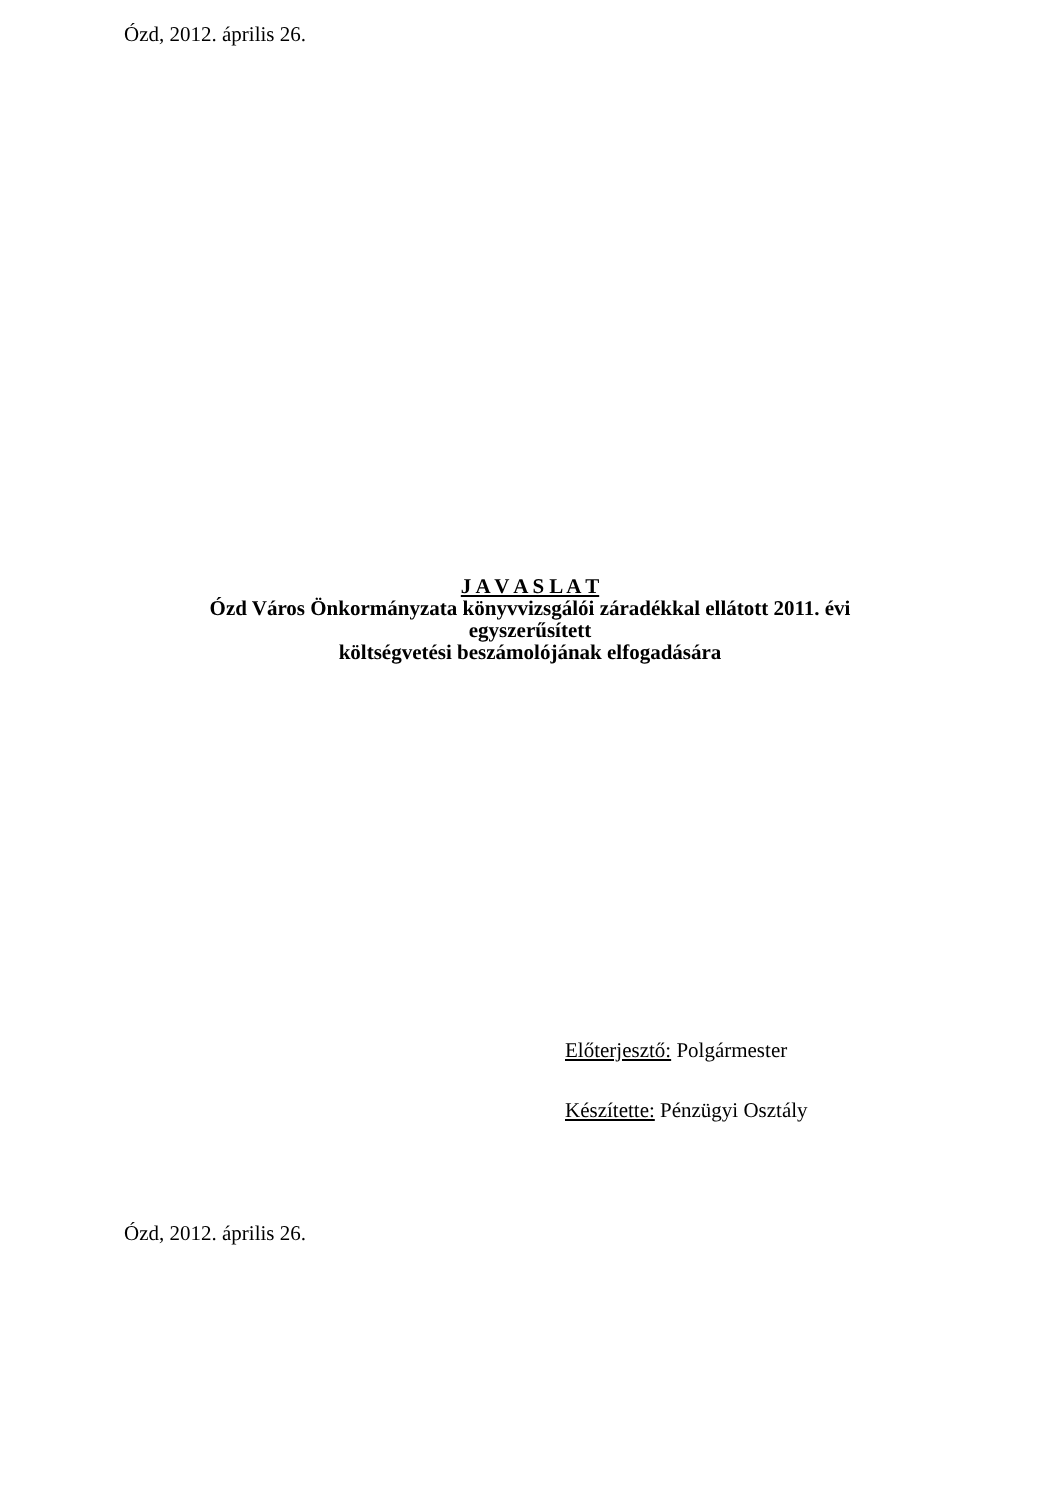Ózd, 2012. április 26.
J A V A S L A T
Ózd Város Önkormányzata könyvvizsgálói záradékkal ellátott 2011. évi
egyszerűsített
költségvetési beszámolójának elfogadására
Előterjesztő: Polgármester
Készítette: Pénzügyi Osztály
Ózd, 2012. április 26.